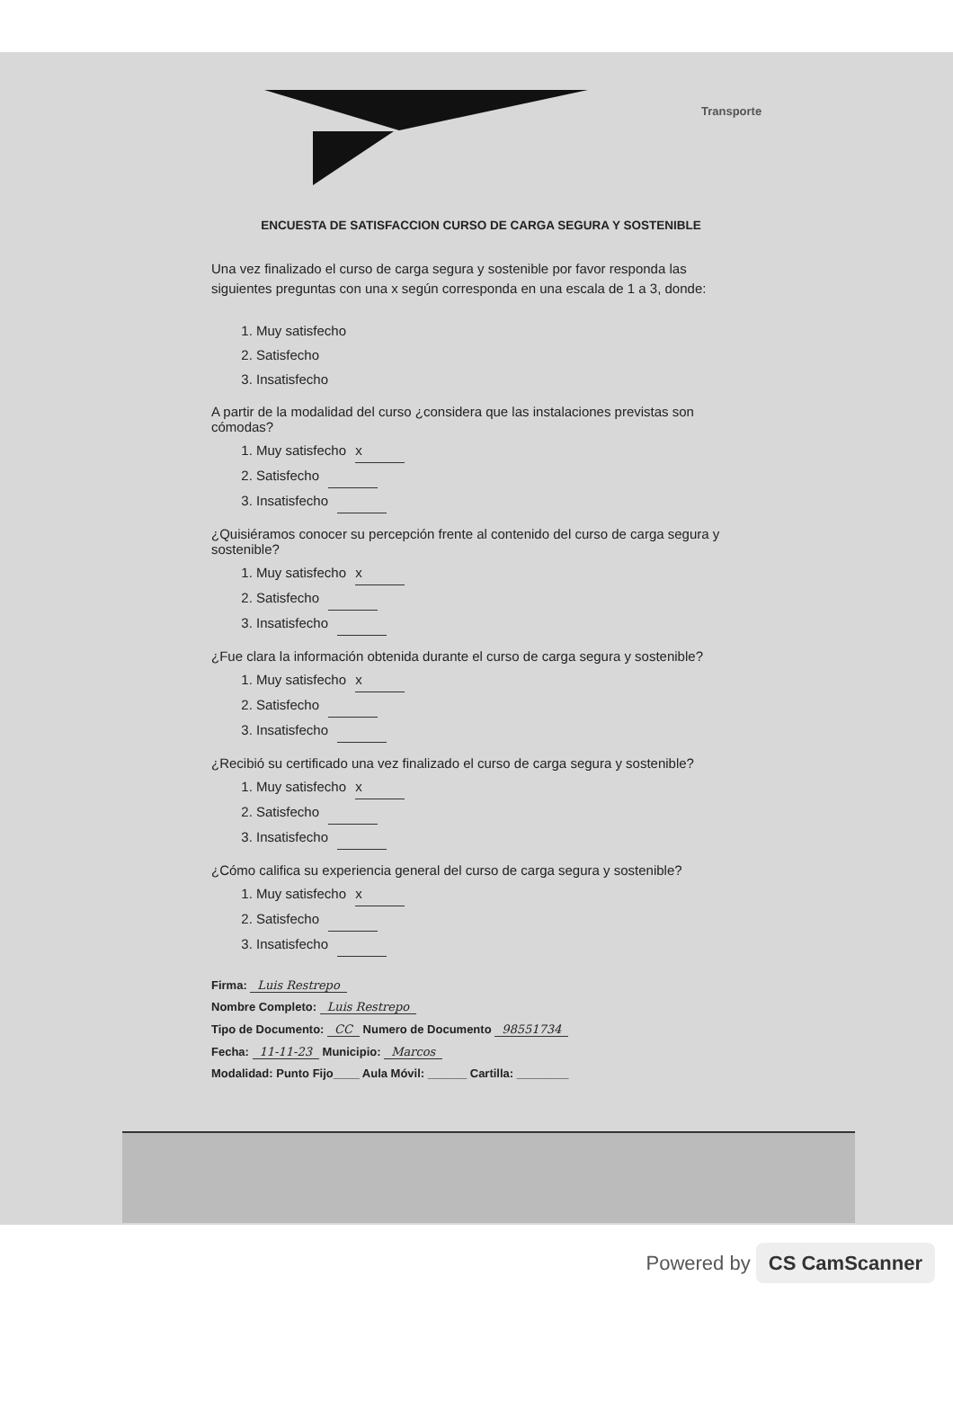Transporte
ENCUESTA DE SATISFACCION CURSO DE CARGA SEGURA Y SOSTENIBLE
Una vez finalizado el curso de carga segura y sostenible por favor responda las siguientes preguntas con una x según corresponda en una escala de 1 a 3, donde:
1. Muy satisfecho
2. Satisfecho
3. Insatisfecho
A partir de la modalidad del curso ¿considera que las instalaciones previstas son cómodas?
1. Muy satisfecho x
2. Satisfecho
3. Insatisfecho
¿Quisiéramos conocer su percepción frente al contenido del curso de carga segura y sostenible?
1. Muy satisfecho x
2. Satisfecho
3. Insatisfecho
¿Fue clara la información obtenida durante el curso de carga segura y sostenible?
1. Muy satisfecho x
2. Satisfecho
3. Insatisfecho
¿Recibió su certificado una vez finalizado el curso de carga segura y sostenible?
1. Muy satisfecho x
2. Satisfecho
3. Insatisfecho
¿Cómo califica su experiencia general del curso de carga segura y sostenible?
1. Muy satisfecho x
2. Satisfecho
3. Insatisfecho
Firma: Luis Restrepo
Nombre Completo: Luis Restrepo
Tipo de Documento: CC Numero de Documento 98551734
Fecha: 11-11-23 Municipio: Marcos
Modalidad: Punto Fijo____ Aula Móvil: ______ Cartilla: ________
Powered by CS CamScanner